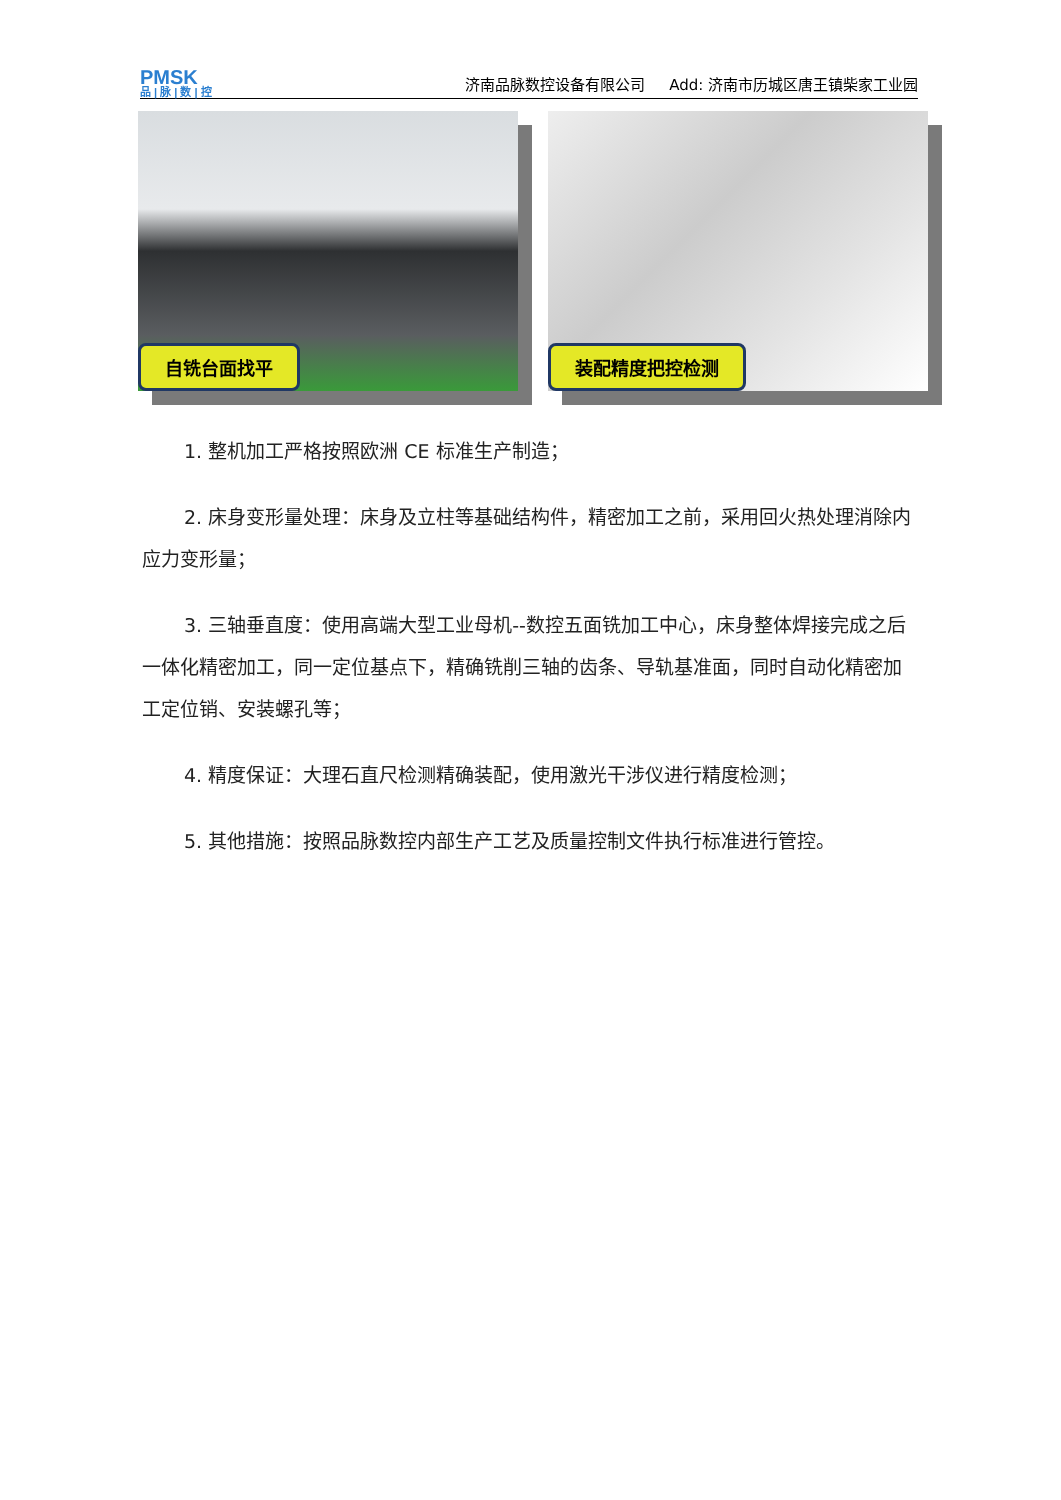PMSK
品 | 脉 | 数 | 控
济南品脉数控设备有限公司 Add: 济南市历城区唐王镇柴家工业园
自铣台面找平
装配精度把控检测
1. 整机加工严格按照欧洲 CE 标准生产制造；
2. 床身变形量处理：床身及立柱等基础结构件，精密加工之前，采用回火热处理消除内应力变形量；
3. 三轴垂直度：使用高端大型工业母机--数控五面铣加工中心，床身整体焊接完成之后一体化精密加工，同一定位基点下，精确铣削三轴的齿条、导轨基准面，同时自动化精密加工定位销、安装螺孔等；
4. 精度保证：大理石直尺检测精确装配，使用激光干涉仪进行精度检测；
5. 其他措施：按照品脉数控内部生产工艺及质量控制文件执行标准进行管控。